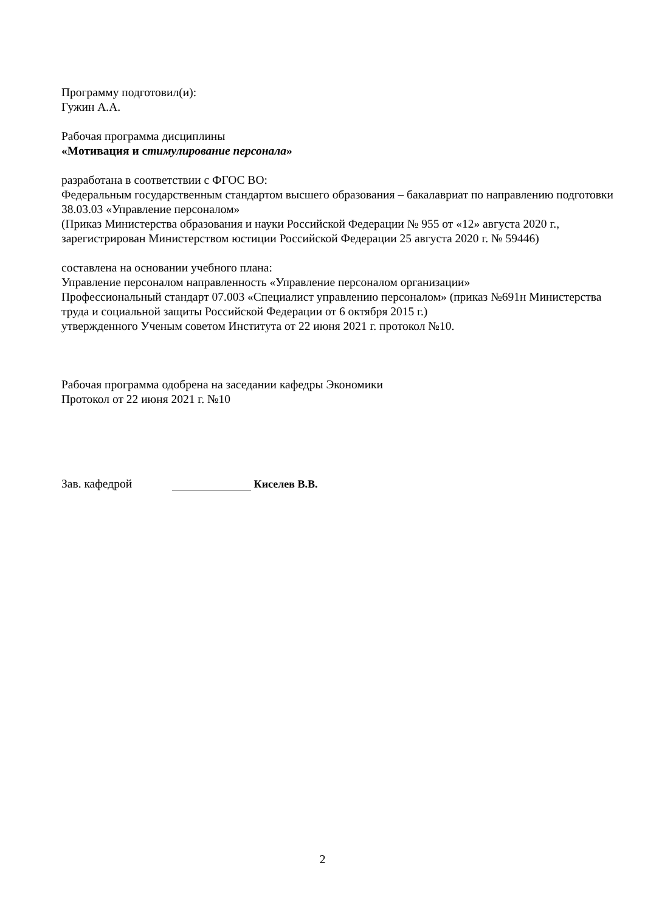Программу подготовил(и):
Гужин А.А.
Рабочая программа дисциплины
«Мотивация и стимулирование персонала»
разработана в соответствии с ФГОС ВО:
Федеральным государственным стандартом высшего образования – бакалавриат по направлению подготовки 38.03.03 «Управление персоналом»
(Приказ Министерства образования и науки Российской Федерации № 955 от «12» августа 2020 г., зарегистрирован Министерством юстиции Российской Федерации 25 августа 2020 г. № 59446)
составлена на основании учебного плана:
Управление персоналом направленность «Управление персоналом организации»
Профессиональный стандарт 07.003 «Специалист управлению персоналом» (приказ №691н Министерства труда и социальной защиты Российской Федерации от 6 октября 2015 г.)
утвержденного Ученым советом Института от 22 июня 2021 г. протокол №10.
Рабочая программа одобрена на заседании кафедры Экономики
Протокол от 22 июня 2021 г. №10
Зав. кафедрой Киселев В.В.
2